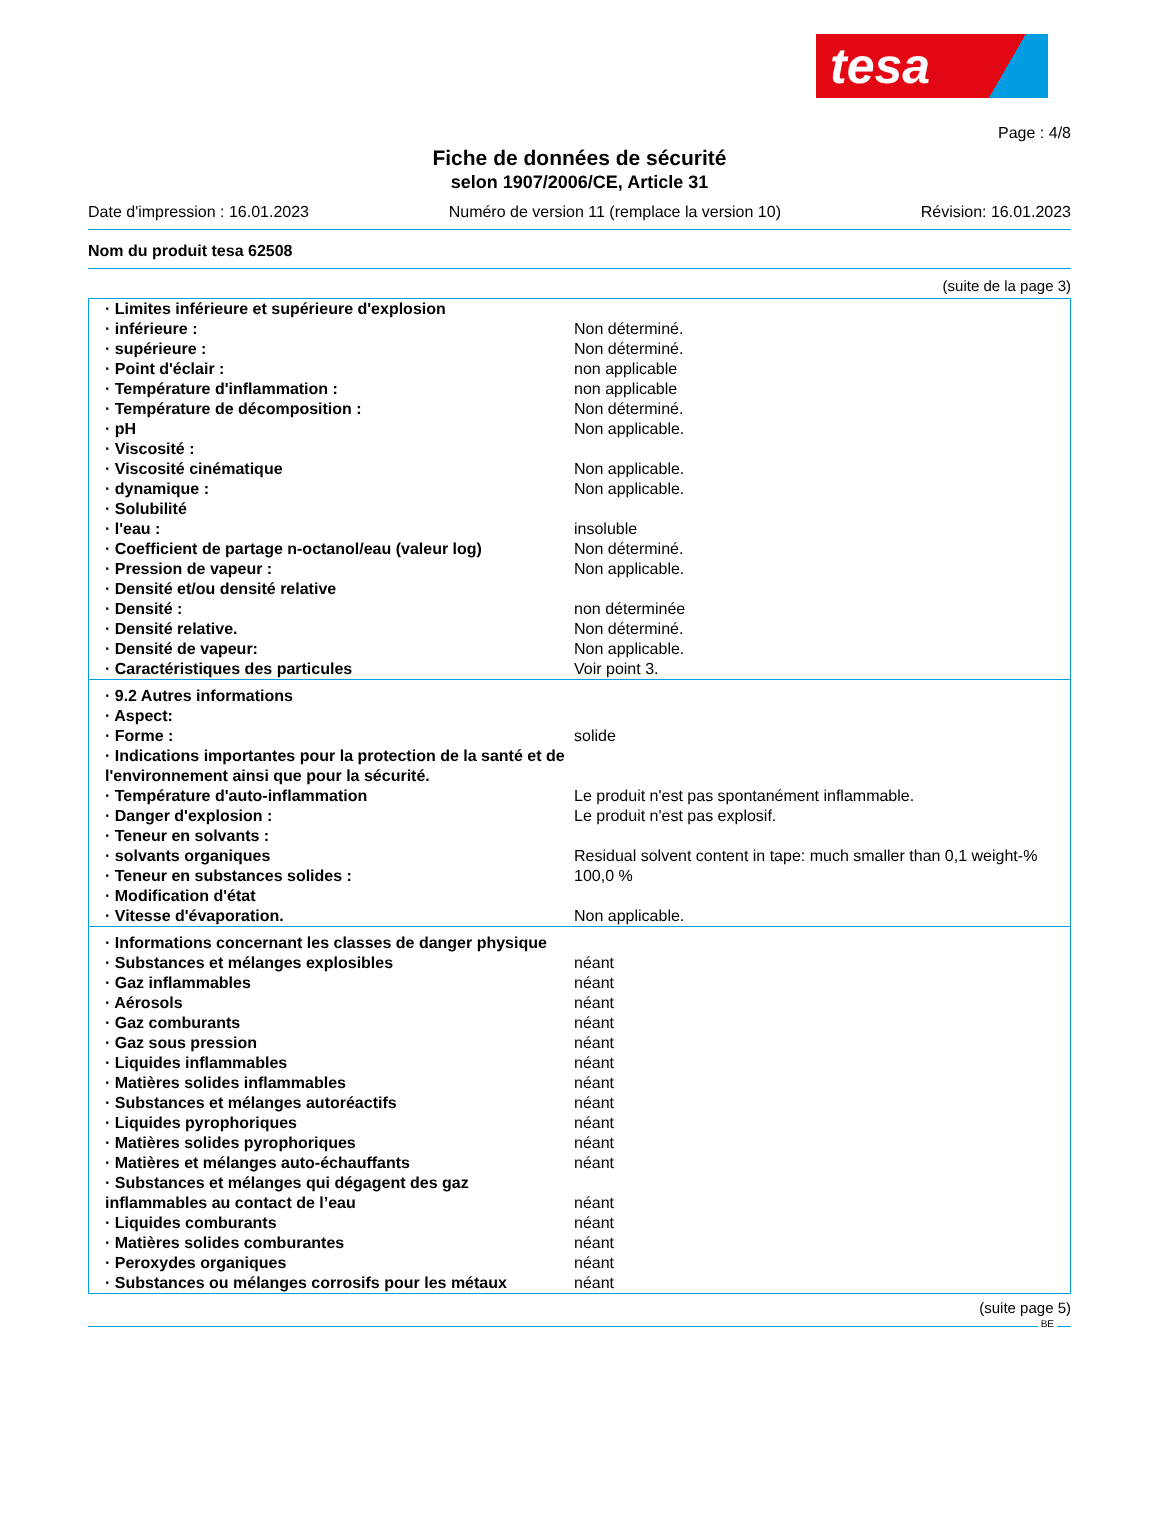tesa
Page : 4/8
Fiche de données de sécurité
selon 1907/2006/CE, Article 31
Date d'impression : 16.01.2023 Numéro de version 11 (remplace la version 10) Révision: 16.01.2023
Nom du produit tesa 62508
(suite de la page 3)
| · Limites inférieure et supérieure d'explosion | |
| · inférieure : | Non déterminé. |
| · supérieure : | Non déterminé. |
| · Point d'éclair : | non applicable |
| · Température d'inflammation : | non applicable |
| · Température de décomposition : | Non déterminé. |
| · pH | Non applicable. |
| · Viscosité : | |
| · Viscosité cinématique | Non applicable. |
| · dynamique : | Non applicable. |
| · Solubilité | |
| · l'eau : | insoluble |
| · Coefficient de partage n-octanol/eau (valeur log) | Non déterminé. |
| · Pression de vapeur : | Non applicable. |
| · Densité et/ou densité relative | |
| · Densité : | non déterminée |
| · Densité relative. | Non déterminé. |
| · Densité de vapeur: | Non applicable. |
| · Caractéristiques des particules | Voir point 3. |
| · 9.2 Autres informations | |
| · Aspect: | |
| · Forme : | solide |
| · Indications importantes pour la protection de la santé et de l'environnement ainsi que pour la sécurité. | |
| · Température d'auto-inflammation | Le produit n'est pas spontanément inflammable. |
| · Danger d'explosion : | Le produit n'est pas explosif. |
| · Teneur en solvants : | |
| · solvants organiques | Residual solvent content in tape: much smaller than 0,1 weight-% |
| · Teneur en substances solides : | 100,0 % |
| · Modification d'état | |
| · Vitesse d'évaporation. | Non applicable. |
| · Informations concernant les classes de danger physique | |
| · Substances et mélanges explosibles | néant |
| · Gaz inflammables | néant |
| · Aérosols | néant |
| · Gaz comburants | néant |
| · Gaz sous pression | néant |
| · Liquides inflammables | néant |
| · Matières solides inflammables | néant |
| · Substances et mélanges autoréactifs | néant |
| · Liquides pyrophoriques | néant |
| · Matières solides pyrophoriques | néant |
| · Matières et mélanges auto-échauffants | néant |
| · Substances et mélanges qui dégagent des gaz inflammables au contact de l’eau | néant |
| · Liquides comburants | néant |
| · Matières solides comburantes | néant |
| · Peroxydes organiques | néant |
| · Substances ou mélanges corrosifs pour les métaux | néant |
(suite page 5)
BE